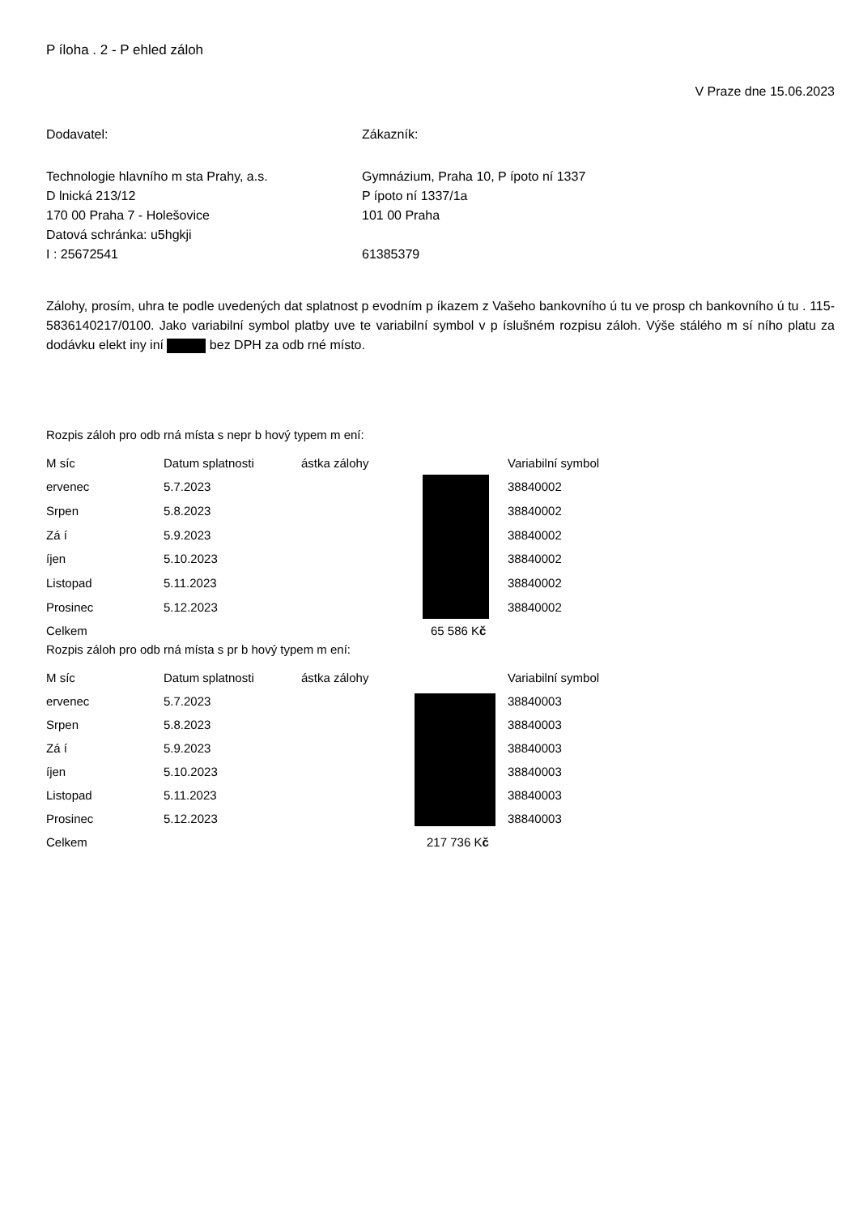P íloha . 2 - P ehled záloh
V Praze dne 15.06.2023
Dodavatel: Zákazník:
Technologie hlavního m sta Prahy, a.s.
D lnická 213/12
170 00 Praha 7 - Holešovice
Datová schránka: u5hgkji
I : 25672541
Gymnázium, Praha 10, P ípoto ní 1337
P ípoto ní 1337/1a
101 00 Praha
61385379
Zálohy, prosím, uhra te podle uvedených dat splatnost p evodním p íkazem z Vašeho bankovního ú tu ve prosp ch bankovního ú tu . 115-5836140217/0100. Jako variabilní symbol platby uve te variabilní symbol v p íslušném rozpisu záloh. Výše stálého m sí ního platu za dodávku elekt iny iní bez DPH za odb rné místo.
Rozpis záloh pro odb rná místa s nepr b hový typem m ení:
| M síc | Datum splatnosti | ástka zálohy | Variabilní symbol |
| --- | --- | --- | --- |
| ervenec | 5.7.2023 | | 38840002 |
| Srpen | 5.8.2023 | | 38840002 |
| Zá í | 5.9.2023 | | 38840002 |
| íjen | 5.10.2023 | | 38840002 |
| Listopad | 5.11.2023 | | 38840002 |
| Prosinec | 5.12.2023 | | 38840002 |
| Celkem | | 65 586 K č | |
Rozpis záloh pro odb rná místa s pr b hový typem m ení:
| M síc | Datum splatnosti | ástka zálohy | Variabilní symbol |
| --- | --- | --- | --- |
| ervenec | 5.7.2023 | | 38840003 |
| Srpen | 5.8.2023 | | 38840003 |
| Zá í | 5.9.2023 | | 38840003 |
| íjen | 5.10.2023 | | 38840003 |
| Listopad | 5.11.2023 | | 38840003 |
| Prosinec | 5.12.2023 | | 38840003 |
| Celkem | | 217 736 K č | |